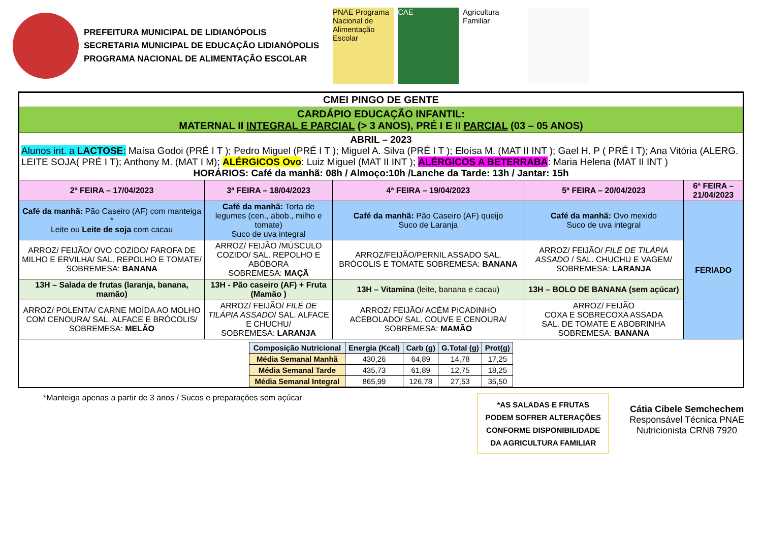PREFEITURA MUNICIPAL DE LIDIANÓPOLIS
SECRETARIA MUNICIPAL DE EDUCAÇÃO LIDIANÓPOLIS
PROGRAMA NACIONAL DE ALIMENTAÇÃO ESCOLAR
PNAE Programa Nacional de Alimentação Escolar
CAE Agricultura Familiar
| CMEI PINGO DE GENTE | | | | |
| CARDÁPIO EDUCAÇÃO INFANTIL: MATERNAL II INTEGRAL E PARCIAL (> 3 ANOS), PRÉ I E II PARCIAL (03 – 05 ANOS) | | | | |
| ABRIL – 2023 Alunos int. a LACTOSE : Maísa Godoi (PRÉ I T ); Pedro Miguel (PRÉ I T ); Miguel A. Silva (PRÉ I T ); Eloísa M. (MAT II INT ); Gael H. P ( PRÉ I T); Ana Vitória (ALERG. LEITE SOJA( PRÉ I T); Anthony M. (MAT I M); ALÉRGICOS Ovo : Luiz Miguel (MAT II INT ); ALÉRGICOS A BETERRABA : Maria Helena (MAT II INT ) HORÁRIOS: Café da manhã: 08h / Almoço:10h /Lanche da Tarde: 13h / Jantar: 15h | | | | |
| 2ª FEIRA – 17/04/2023 | 3ª FEIRA – 18/04/2023 | 4ª FEIRA – 19/04/2023 | 5ª FEIRA – 20/04/2023 | 6ª FEIRA – 21/04/2023 |
| Café da manhã: Pão Caseiro (AF) com manteiga * Leite ou Leite de soja com cacau | Café da manhã: Torta de legumes (cen., abob., milho e tomate) Suco de uva integral | Café da manhã: Pão Caseiro (AF) queijo Suco de Laranja | Café da manhã: Ovo mexido Suco de uva integral | FERIADO |
| ARROZ/ FEIJÃO/ OVO COZIDO/ FAROFA DE MILHO E ERVILHA/ SAL. REPOLHO E TOMATE/ SOBREMESA: BANANA | ARROZ/ FEIJÃO /MÚSCULO COZIDO/ SAL. REPOLHO E ABÓBORA SOBREMESA: MAÇÃ | ARROZ/FEIJÃO/PERNIL ASSADO SAL. BRÓCOLIS E TOMATE SOBREMESA: BANANA | ARROZ/ FEIJÃO/ FILÉ DE TILÁPIA ASSADO / SAL. CHUCHU E VAGEM/ SOBREMESA: LARANJA | |
| 13H – Salada de frutas (laranja, banana, mamão) | 13H - Pão caseiro (AF) + Fruta (Mamão ) | 13H – Vitamina (leite, banana e cacau) | 13H – BOLO DE BANANA (sem açúcar) | |
| ARROZ/ POLENTA/ CARNE MOÍDA AO MOLHO COM CENOURA/ SAL. ALFACE E BRÓCOLIS/ SOBREMESA: MELÃO | ARROZ/ FEIJÃO/ FILÉ DE TILÁPIA ASSADO / SAL. ALFACE E CHUCHU/ SOBREMESA: LARANJA | ARROZ/ FEIJÃO/ ACÉM PICADINHO ACEBOLADO/ SAL. COUVE E CENOURA/ SOBREMESA: MAMÃO | ARROZ/ FEIJÃO COXA E SOBRECOXA ASSADA SAL. DE TOMATE E ABOBRINHA SOBREMESA: BANANA | |
| Composição Nutricional | Energia (Kcal) | Carb (g) | G.Total (g) | Prot(g) |
| --- | --- | --- | --- | --- |
| Média Semanal Manhã | 430,26 | 64,89 | 14,78 | 17,25 |
| Média Semanal Tarde | 435,73 | 61,89 | 12,75 | 18,25 |
| Média Semanal Integral | 865,99 | 126,78 | 27,53 | 35,50 |
*Manteiga apenas a partir de 3 anos / Sucos e preparações sem açúcar
*AS SALADAS E FRUTAS PODEM SOFRER ALTERAÇÕES CONFORME DISPONIBILIDADE DA AGRICULTURA FAMILIAR
Cátia Cibele Semchechem
Responsável Técnica PNAE
Nutricionista CRN8 7920